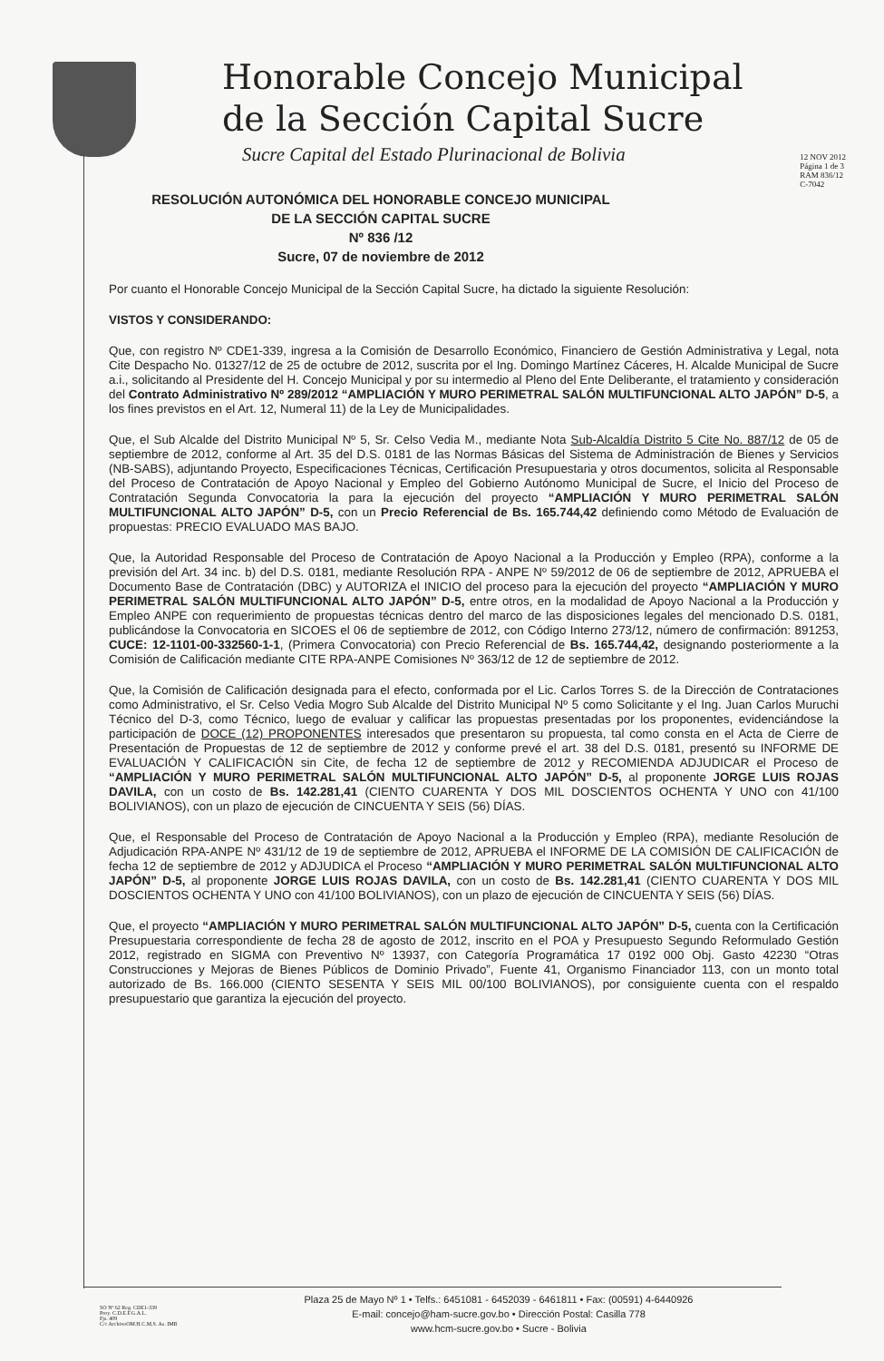Honorable Concejo Municipal
de la Sección Capital Sucre
Sucre Capital del Estado Plurinacional de Bolivia
12 NOV 2012
Página 1 de 3
RAM 836/12
C-7042
RESOLUCIÓN AUTONÓMICA DEL HONORABLE CONCEJO MUNICIPAL
DE LA SECCIÓN CAPITAL SUCRE
Nº 836 /12
Sucre, 07 de noviembre de 2012
Por cuanto el Honorable Concejo Municipal de la Sección Capital Sucre, ha dictado la siguiente Resolución:
VISTOS Y CONSIDERANDO:
Que, con registro Nº CDE1-339, ingresa a la Comisión de Desarrollo Económico, Financiero de Gestión Administrativa y Legal, nota Cite Despacho No. 01327/12 de 25 de octubre de 2012, suscrita por el Ing. Domingo Martínez Cáceres, H. Alcalde Municipal de Sucre a.i., solicitando al Presidente del H. Concejo Municipal y por su intermedio al Pleno del Ente Deliberante, el tratamiento y consideración del Contrato Administrativo Nº 289/2012 “AMPLIACIÓN Y MURO PERIMETRAL SALÓN MULTIFUNCIONAL ALTO JAPÓN” D-5, a los fines previstos en el Art. 12, Numeral 11) de la Ley de Municipalidades.
Que, el Sub Alcalde del Distrito Municipal Nº 5, Sr. Celso Vedia M., mediante Nota Sub-Alcaldía Distrito 5 Cite No. 887/12 de 05 de septiembre de 2012, conforme al Art. 35 del D.S. 0181 de las Normas Básicas del Sistema de Administración de Bienes y Servicios (NB-SABS), adjuntando Proyecto, Especificaciones Técnicas, Certificación Presupuestaria y otros documentos, solicita al Responsable del Proceso de Contratación de Apoyo Nacional y Empleo del Gobierno Autónomo Municipal de Sucre, el Inicio del Proceso de Contratación Segunda Convocatoria la para la ejecución del proyecto “AMPLIACIÓN Y MURO PERIMETRAL SALÓN MULTIFUNCIONAL ALTO JAPÓN” D-5, con un Precio Referencial de Bs. 165.744,42 definiendo como Método de Evaluación de propuestas: PRECIO EVALUADO MAS BAJO.
Que, la Autoridad Responsable del Proceso de Contratación de Apoyo Nacional a la Producción y Empleo (RPA), conforme a la previsión del Art. 34 inc. b) del D.S. 0181, mediante Resolución RPA - ANPE Nº 59/2012 de 06 de septiembre de 2012, APRUEBA el Documento Base de Contratación (DBC) y AUTORIZA el INICIO del proceso para la ejecución del proyecto “AMPLIACIÓN Y MURO PERIMETRAL SALÓN MULTIFUNCIONAL ALTO JAPÓN” D-5, entre otros, en la modalidad de Apoyo Nacional a la Producción y Empleo ANPE con requerimiento de propuestas técnicas dentro del marco de las disposiciones legales del mencionado D.S. 0181, publicándose la Convocatoria en SICOES el 06 de septiembre de 2012, con Código Interno 273/12, número de confirmación: 891253, CUCE: 12-1101-00-332560-1-1, (Primera Convocatoria) con Precio Referencial de Bs. 165.744,42, designando posteriormente a la Comisión de Calificación mediante CITE RPA-ANPE Comisiones Nº 363/12 de 12 de septiembre de 2012.
Que, la Comisión de Calificación designada para el efecto, conformada por el Lic. Carlos Torres S. de la Dirección de Contrataciones como Administrativo, el Sr. Celso Vedia Mogro Sub Alcalde del Distrito Municipal Nº 5 como Solicitante y el Ing. Juan Carlos Muruchi Técnico del D-3, como Técnico, luego de evaluar y calificar las propuestas presentadas por los proponentes, evidenciándose la participación de DOCE (12) PROPONENTES interesados que presentaron su propuesta, tal como consta en el Acta de Cierre de Presentación de Propuestas de 12 de septiembre de 2012 y conforme prevé el art. 38 del D.S. 0181, presentó su INFORME DE EVALUACIÓN Y CALIFICACIÓN sin Cite, de fecha 12 de septiembre de 2012 y RECOMIENDA ADJUDICAR el Proceso de “AMPLIACIÓN Y MURO PERIMETRAL SALÓN MULTIFUNCIONAL ALTO JAPÓN” D-5, al proponente JORGE LUIS ROJAS DAVILA, con un costo de Bs. 142.281,41 (CIENTO CUARENTA Y DOS MIL DOSCIENTOS OCHENTA Y UNO con 41/100 BOLIVIANOS), con un plazo de ejecución de CINCUENTA Y SEIS (56) DÍAS.
Que, el Responsable del Proceso de Contratación de Apoyo Nacional a la Producción y Empleo (RPA), mediante Resolución de Adjudicación RPA-ANPE Nº 431/12 de 19 de septiembre de 2012, APRUEBA el INFORME DE LA COMISIÓN DE CALIFICACIÓN de fecha 12 de septiembre de 2012 y ADJUDICA el Proceso “AMPLIACIÓN Y MURO PERIMETRAL SALÓN MULTIFUNCIONAL ALTO JAPÓN” D-5, al proponente JORGE LUIS ROJAS DAVILA, con un costo de Bs. 142.281,41 (CIENTO CUARENTA Y DOS MIL DOSCIENTOS OCHENTA Y UNO con 41/100 BOLIVIANOS), con un plazo de ejecución de CINCUENTA Y SEIS (56) DÍAS.
Que, el proyecto “AMPLIACIÓN Y MURO PERIMETRAL SALÓN MULTIFUNCIONAL ALTO JAPÓN” D-5, cuenta con la Certificación Presupuestaria correspondiente de fecha 28 de agosto de 2012, inscrito en el POA y Presupuesto Segundo Reformulado Gestión 2012, registrado en SIGMA con Preventivo Nº 13937, con Categoría Programática 17 0192 000 Obj. Gasto 42230 “Otras Construcciones y Mejoras de Bienes Públicos de Dominio Privado”, Fuente 41, Organismo Financiador 113, con un monto total autorizado de Bs. 166.000 (CIENTO SESENTA Y SEIS MIL 00/100 BOLIVIANOS), por consiguiente cuenta con el respaldo presupuestario que garantiza la ejecución del proyecto.
SO Nº 62 Reg. CDE1-339
Proy. C.D.E.F.G.A.L.
Fjs. 409
C/c ArchivoOM.H.C.M.S. As. IMB
Plaza 25 de Mayo Nº 1 • Telfs.: 6451081 - 6452039 - 6461811 • Fax: (00591) 4-6440926
E-mail: concejo@ham-sucre.gov.bo • Dirección Postal: Casilla 778
www.hcm-sucre.gov.bo • Sucre - Bolivia